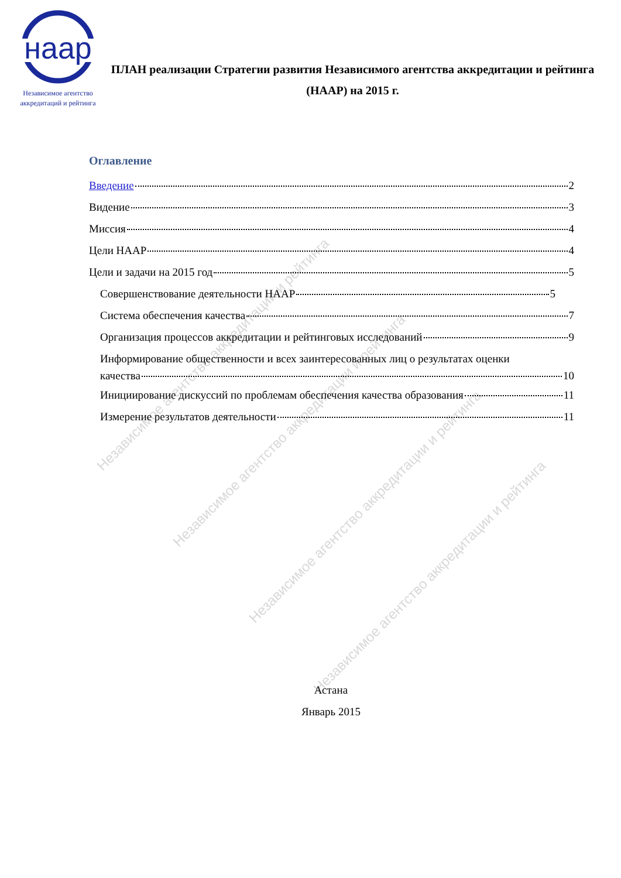нaap
Независимое агентство
аккредитаций и рейтинга
ПЛАН реализации Стратегии развития Независимого агентства аккредитации и рейтинга (НААР) на 2015 г.
Оглавление
Введение 2
Видение 3
Миссия 4
Цели НААР 4
Цели и задачи на 2015 год 5
Совершенствование деятельности НААР 5
Система обеспечения качества 7
Организация процессов аккредитации и рейтинговых исследований 9
Информирование общественности и всех заинтересованных лиц о результатах оценки
качества 10
Инициирование дискуссий по проблемам обеспечения качества образования 11
Измерение результатов деятельности 11
Астана
Январь 2015
Независимое агентство аккредитации и рейтинга
Независимое агентство аккредитации и рейтинга
Независимое агентство аккредитации и рейтинга
Независимое агентство аккредитации и рейтинга